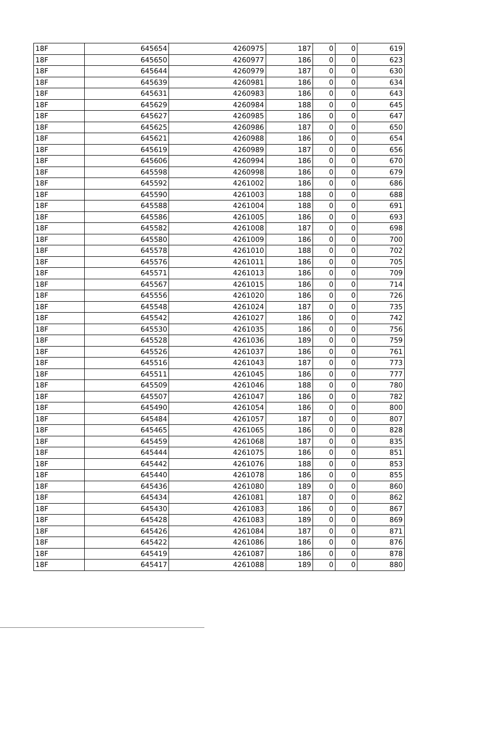| 18F | 645654 | 4260975 | 187 | 0 | 0 | 619 |
| 18F | 645650 | 4260977 | 186 | 0 | 0 | 623 |
| 18F | 645644 | 4260979 | 187 | 0 | 0 | 630 |
| 18F | 645639 | 4260981 | 186 | 0 | 0 | 634 |
| 18F | 645631 | 4260983 | 186 | 0 | 0 | 643 |
| 18F | 645629 | 4260984 | 188 | 0 | 0 | 645 |
| 18F | 645627 | 4260985 | 186 | 0 | 0 | 647 |
| 18F | 645625 | 4260986 | 187 | 0 | 0 | 650 |
| 18F | 645621 | 4260988 | 186 | 0 | 0 | 654 |
| 18F | 645619 | 4260989 | 187 | 0 | 0 | 656 |
| 18F | 645606 | 4260994 | 186 | 0 | 0 | 670 |
| 18F | 645598 | 4260998 | 186 | 0 | 0 | 679 |
| 18F | 645592 | 4261002 | 186 | 0 | 0 | 686 |
| 18F | 645590 | 4261003 | 188 | 0 | 0 | 688 |
| 18F | 645588 | 4261004 | 188 | 0 | 0 | 691 |
| 18F | 645586 | 4261005 | 186 | 0 | 0 | 693 |
| 18F | 645582 | 4261008 | 187 | 0 | 0 | 698 |
| 18F | 645580 | 4261009 | 186 | 0 | 0 | 700 |
| 18F | 645578 | 4261010 | 188 | 0 | 0 | 702 |
| 18F | 645576 | 4261011 | 186 | 0 | 0 | 705 |
| 18F | 645571 | 4261013 | 186 | 0 | 0 | 709 |
| 18F | 645567 | 4261015 | 186 | 0 | 0 | 714 |
| 18F | 645556 | 4261020 | 186 | 0 | 0 | 726 |
| 18F | 645548 | 4261024 | 187 | 0 | 0 | 735 |
| 18F | 645542 | 4261027 | 186 | 0 | 0 | 742 |
| 18F | 645530 | 4261035 | 186 | 0 | 0 | 756 |
| 18F | 645528 | 4261036 | 189 | 0 | 0 | 759 |
| 18F | 645526 | 4261037 | 186 | 0 | 0 | 761 |
| 18F | 645516 | 4261043 | 187 | 0 | 0 | 773 |
| 18F | 645511 | 4261045 | 186 | 0 | 0 | 777 |
| 18F | 645509 | 4261046 | 188 | 0 | 0 | 780 |
| 18F | 645507 | 4261047 | 186 | 0 | 0 | 782 |
| 18F | 645490 | 4261054 | 186 | 0 | 0 | 800 |
| 18F | 645484 | 4261057 | 187 | 0 | 0 | 807 |
| 18F | 645465 | 4261065 | 186 | 0 | 0 | 828 |
| 18F | 645459 | 4261068 | 187 | 0 | 0 | 835 |
| 18F | 645444 | 4261075 | 186 | 0 | 0 | 851 |
| 18F | 645442 | 4261076 | 188 | 0 | 0 | 853 |
| 18F | 645440 | 4261078 | 186 | 0 | 0 | 855 |
| 18F | 645436 | 4261080 | 189 | 0 | 0 | 860 |
| 18F | 645434 | 4261081 | 187 | 0 | 0 | 862 |
| 18F | 645430 | 4261083 | 186 | 0 | 0 | 867 |
| 18F | 645428 | 4261083 | 189 | 0 | 0 | 869 |
| 18F | 645426 | 4261084 | 187 | 0 | 0 | 871 |
| 18F | 645422 | 4261086 | 186 | 0 | 0 | 876 |
| 18F | 645419 | 4261087 | 186 | 0 | 0 | 878 |
| 18F | 645417 | 4261088 | 189 | 0 | 0 | 880 |